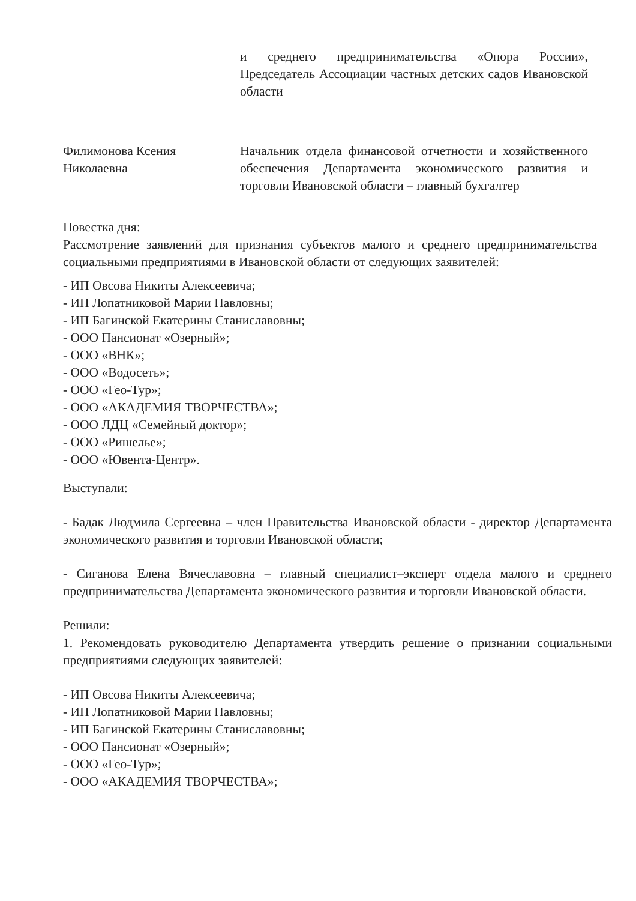и среднего предпринимательства «Опора России», Председатель Ассоциации частных детских садов Ивановской области
Филимонова Ксения
Николаевна
Начальник отдела финансовой отчетности и хозяйственного обеспечения Департамента экономического развития и торговли Ивановской области – главный бухгалтер
Повестка дня:
Рассмотрение заявлений для признания субъектов малого и среднего предпринимательства социальными предприятиями в Ивановской области от следующих заявителей:
- ИП Овсова Никиты Алексеевича;
- ИП Лопатниковой Марии Павловны;
- ИП Багинской Екатерины Станиславовны;
- ООО Пансионат «Озерный»;
- ООО «ВНК»;
- ООО «Водосеть»;
- ООО «Гео-Тур»;
- ООО «АКАДЕМИЯ ТВОРЧЕСТВА»;
- ООО ЛДЦ «Семейный доктор»;
- ООО «Ришелье»;
- ООО «Ювента-Центр».
Выступали:
- Бадак Людмила Сергеевна – член Правительства Ивановской области - директор Департамента экономического развития и торговли Ивановской области;
- Сиганова Елена Вячеславовна – главный специалист–эксперт отдела малого и среднего предпринимательства Департамента экономического развития и торговли Ивановской области.
Решили:
1. Рекомендовать руководителю Департамента утвердить решение о признании социальными предприятиями следующих заявителей:
- ИП Овсова Никиты Алексеевича;
- ИП Лопатниковой Марии Павловны;
- ИП Багинской Екатерины Станиславовны;
- ООО Пансионат «Озерный»;
- ООО «Гео-Тур»;
- ООО «АКАДЕМИЯ ТВОРЧЕСТВА»;